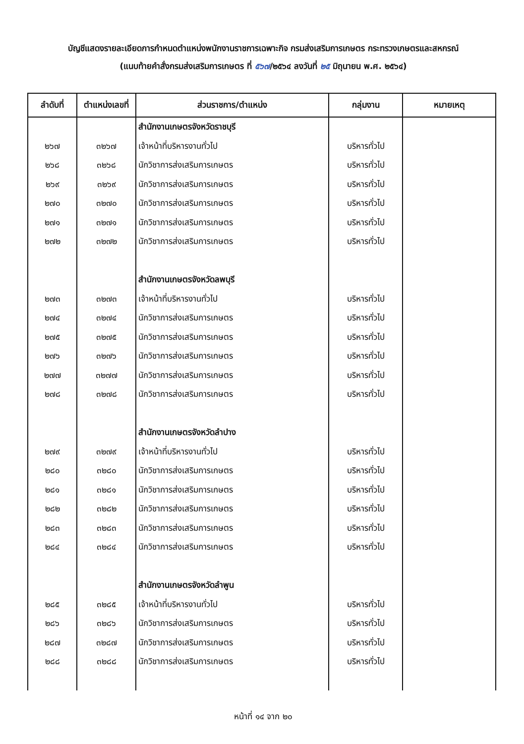บัญชีแสดงรายละเอียดการกำหนดตำแหน่งพนักงานราชการเฉพาะกิจ กรมส่งเสริมการเกษตร กระทรวงเกษตรและสหกรณ์
(แนบท้ายคำสั่งกรมส่งเสริมการเกษตร ที่ ๕๖๗/๒๕๖๔ ลงวันที่ ๒๕ มิถุนายน พ.ศ. ๒๕๖๔)
| ลำดับที่ | ตำแหน่งเลขที่ | ส่วนราชการ/ตำแหน่ง | กลุ่มงาน | หมายเหตุ |
| --- | --- | --- | --- | --- |
| | | สำนักงานเกษตรจังหวัดราชบุรี | | |
| ๒๖๗ | ๓๒๖๗ | เจ้าหน้าที่บริหารงานทั่วไป | บริหารทั่วไป | |
| ๒๖๘ | ๓๒๖๘ | นักวิชาการส่งเสริมการเกษตร | บริหารทั่วไป | |
| ๒๖๙ | ๓๒๖๙ | นักวิชาการส่งเสริมการเกษตร | บริหารทั่วไป | |
| ๒๗๐ | ๓๒๗๐ | นักวิชาการส่งเสริมการเกษตร | บริหารทั่วไป | |
| ๒๗๑ | ๓๒๗๑ | นักวิชาการส่งเสริมการเกษตร | บริหารทั่วไป | |
| ๒๗๒ | ๓๒๗๒ | นักวิชาการส่งเสริมการเกษตร | บริหารทั่วไป | |
| | | สำนักงานเกษตรจังหวัดลพบุรี | | |
| ๒๗๓ | ๓๒๗๓ | เจ้าหน้าที่บริหารงานทั่วไป | บริหารทั่วไป | |
| ๒๗๔ | ๓๒๗๔ | นักวิชาการส่งเสริมการเกษตร | บริหารทั่วไป | |
| ๒๗๕ | ๓๒๗๕ | นักวิชาการส่งเสริมการเกษตร | บริหารทั่วไป | |
| ๒๗๖ | ๓๒๗๖ | นักวิชาการส่งเสริมการเกษตร | บริหารทั่วไป | |
| ๒๗๗ | ๓๒๗๗ | นักวิชาการส่งเสริมการเกษตร | บริหารทั่วไป | |
| ๒๗๘ | ๓๒๗๘ | นักวิชาการส่งเสริมการเกษตร | บริหารทั่วไป | |
| | | สำนักงานเกษตรจังหวัดลำปาง | | |
| ๒๗๙ | ๓๒๗๙ | เจ้าหน้าที่บริหารงานทั่วไป | บริหารทั่วไป | |
| ๒๘๐ | ๓๒๘๐ | นักวิชาการส่งเสริมการเกษตร | บริหารทั่วไป | |
| ๒๘๑ | ๓๒๘๑ | นักวิชาการส่งเสริมการเกษตร | บริหารทั่วไป | |
| ๒๘๒ | ๓๒๘๒ | นักวิชาการส่งเสริมการเกษตร | บริหารทั่วไป | |
| ๒๘๓ | ๓๒๘๓ | นักวิชาการส่งเสริมการเกษตร | บริหารทั่วไป | |
| ๒๘๔ | ๓๒๘๔ | นักวิชาการส่งเสริมการเกษตร | บริหารทั่วไป | |
| | | สำนักงานเกษตรจังหวัดลำพูน | | |
| ๒๘๕ | ๓๒๘๕ | เจ้าหน้าที่บริหารงานทั่วไป | บริหารทั่วไป | |
| ๒๘๖ | ๓๒๘๖ | นักวิชาการส่งเสริมการเกษตร | บริหารทั่วไป | |
| ๒๘๗ | ๓๒๘๗ | นักวิชาการส่งเสริมการเกษตร | บริหารทั่วไป | |
| ๒๘๘ | ๓๒๘๘ | นักวิชาการส่งเสริมการเกษตร | บริหารทั่วไป | |
หน้าที่ ๑๔ จาก ๒๐